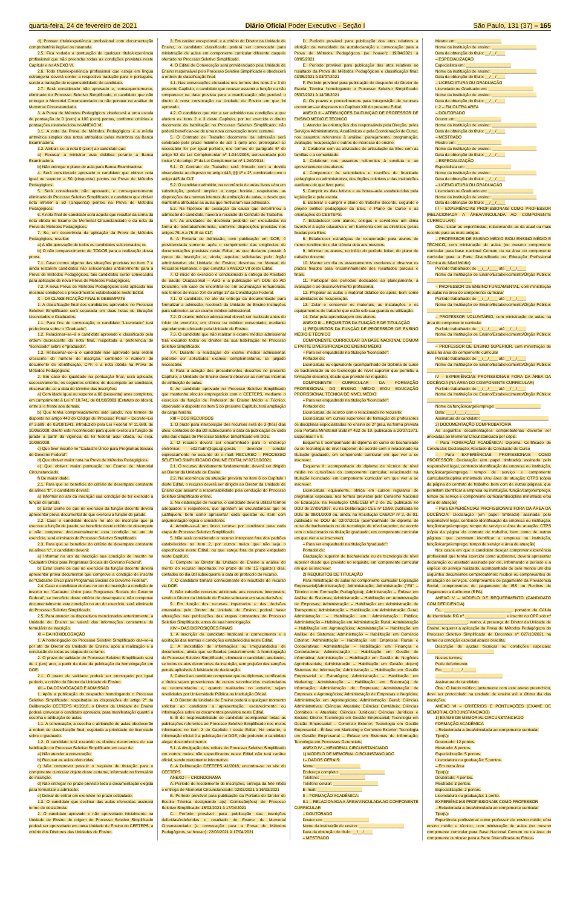quarta-feira, 24 de fevereiro de 2021 Diário Oficial Poder Executivo - Seção I São Paulo, 131 (37) – 165
d) Pontuar título/experiência profissional com documentação comprobatória ilegível ou rasurada.
2.5. Fica vedada a pontuação de qualquer título/experiência profissional que não preencha todas as condições previstas neste Capítulo e no ANEXO VI.
2.6. Todo título/experiência profissional que esteja em língua estrangeira deverá conter a respectiva tradução para o português, sendo a tradução de responsabilidade do candidato.
2.7. Será considerado não aprovado e, consequentemente, eliminado do Processo Seletivo Simplificado, o candidato que não entregar o Memorial Circunstanciado ou não pontuar na análise do Memorial Circunstanciado.
3. A Prova de Métodos Pedagógicos obedecerá a uma escala de pontuação de 0 (zero) a 100 (cem) pontos, conforme critérios e pontuações estabelecidos no ANEXO VI.
3.1. A nota da Prova de Métodos Pedagógicos é a média aritmética simples das notas atribuídas pelos membros da Banca Examinadora.
3.2. Atribuir–se–á nota 0 (zero) ao candidato que:
a) Recusar a ministrar aula didática perante a Banca Examinadora.
b) Não entregar o plano de aula para Banca Examinadora.
4. Será considerado aprovado o candidato que obtiver nota igual ou superior a 50 (cinquenta) pontos na Prova de Métodos Pedagógicos.
5. Será considerado não aprovado, e consequentemente eliminado do Processo Seletivo Simplificado, o candidato que obtiver nota inferior a 50 (cinquenta) pontos na Prova de Métodos Pedagógicos.
6. A nota final do candidato será aquela que resultar da soma da nota obtida no Exame de Memorial Circunstanciado e da nota da Prova de Métodos Pedagógicos.
7. Se, em decorrência da aplicação da Prova de Métodos Pedagógicos, resultar:
a) A não aprovação de todos os candidatos selecionados; ou
b) O não comparecimento de TODOS para a realização dessa prova.
7.1. Caso ocorra alguma das situações previstas no item 7 e ainda restarem candidatos não selecionados anteriormente para a Prova de Métodos Pedagógicos, tais candidatos serão convocados para aplicação de nova Prova de Métodos Pedagógicos.
7.2. A nova Prova de Métodos Pedagógicos será aplicada nas mesmas condições e procedimentos estabelecidos neste Edital.
X – DA CLASSIFICAÇÃO FINAL E DESEMPATE
1. A classificação final dos candidatos aprovados no Processo Seletivo Simplificado será separada em duas listas de titulação: Licenciados e Graduados.
1.1. Para fins de convocação, o candidato “Licenciado” terá preferência sobre o “Graduado”.
1.2. Relacionar–se–á o candidato aprovado e classificado pela ordem decrescente da nota final, respeitada a preferência do “licenciado” sobre o “graduado”.
1.3. Relacionar–se–á o candidato não aprovado pela ordem crescente do número de inscrição, contendo o número do documento de identificação, CPF, e a nota obtida na Prova de Métodos Pedagógicos.
2. Em caso de igualdade na pontuação final, será aplicado, sucessivamente, os seguintes critérios de desempate ao candidato, observando–se a data do término das inscrições:
a) Com idade igual ou superior a 60 (sessenta) anos completos, em cumprimento à Lei nº 10.741, de 01/10/2003 (Estatuto do Idoso), entre si e frente aos demais.
b) Que tenha comprovadamente sido jurado, nos termos do disposto no artigo 440 do Código de Processo Penal – Decreto–Lei nº 3.689, de 03/10/1941, introduzido pela Lei Federal nº 11.689, de 10/06/2008, direito este reconhecido para quem exerceu a função de jurado a partir da vigência da lei federal aqui citada, ou seja, 10/08/2008.
c) Que tiver inscrito no “Cadastro Único para Programas Sociais do Governo Federal”.
d) Que obtiver maior nota na Prova de Métodos Pedagógicos.
e) Que obtiver maior pontuação no Exame de Memorial Circunstanciado.
f) De maior idade.
2.1. Para que se beneficie do critério de desempate constante da alínea “b”, o candidato deverá:
a) Informar no ato da inscrição sua condição de ter exercido a função de jurado.
b) Estar ciente de que no exercício da função docente deverá apresentar prova documental de que exerceu a função de jurado.
2.2. Caso o candidato declare no ato de inscrição que já exerceu a função de jurado, se beneficie deste critério de desempate e não comprove documentalmente esta condição no ato do exercício, será eliminado do Processo Seletivo Simplificado.
2.3. Para que se beneficie do critério de desempate constante na alínea “c”, o candidato deverá:
a) Informar no ato da inscrição sua condição de inscrito no “Cadastro Único para Programas Sociais do Governo Federal”.
b) Estar ciente de que no exercício da função docente deverá apresentar prova documental que comprove a condição de inscrito no “Cadastro Único para Programas Sociais do Governo Federal”.
2.4. Caso o candidato declare no ato de inscrição a condição de inscrito no “Cadastro Único para Programas Sociais do Governo Federal”, se beneficie deste critério de desempate e não comprove documentalmente esta condição no ato do exercício, será eliminado do Processo Seletivo Simplificado.
2.5. Para atender os dispositivos mencionados anteriormente, a Unidade de Ensino se valerá das informações constantes do formulário de inscrição.
XI – DA HOMOLOGAÇÃO
1. A homologação do Processo Seletivo Simplificado dar–se–á por ato do Diretor da Unidade de Ensino, após a realização e a conclusão de todas as etapas do certame.
2. O prazo de validade do Processo Seletivo Simplificado será de 1 (um) ano, a partir da data da publicação da homologação em DOE.
2.1. O prazo de validade poderá ser prorrogado por igual período, a critério do Diretor da Unidade de Ensino.
XII – DA CONVOCAÇÃO E ADMISSÃO
1. Após a publicação do despacho homologando o Processo Seletivo Simplificado, respeitadas as disposições do artigo 2º da Deliberação CEETEPS 41/2018, o Diretor da Unidade de Ensino poderá convocar o candidato aprovado, para manifestação quanto a escolha e atribuição de aulas.
1.1. A convocação, a escolha e atribuição de aulas obedecerão a ordem de classificação final, esgotada a prioridade do licenciado sobre o graduado.
1.2. O candidato terá exaurido os direitos decorrentes de sua habilitação no Processo Seletivo Simplificado em caso de:
a) Não atender a convocação.
b) Recusar as aulas oferecidas.
c) Não comprovar possuir o requisito de titulação para o componente curricular objeto deste certame, informado no formulário de inscrição.
d) Não entregar no prazo previsto toda a documentação exigida para formalizar a admissão.
e) Deixar de entrar em exercício no prazo estipulado.
1.3. O candidato que declinar das aulas oferecidas assinará termo de desistência.
2. O candidato aprovado e não aproveitado inicialmente na Unidade de Ensino de origem do Processo Seletivo Simplificado poderá ser aproveitado em outra Unidade de Ensino do CEETEPS, a critério dos Diretores das Unidades de Ensino.
3. Em caráter excepcional, e a critério do Diretor da Unidade de Ensino, o candidato classificado poderá ser convocado para ministração de aulas em componente curricular diferente daquele ofertado no Processo Seletivo Simplificado.
4. O Edital de Convocação será providenciado pela Unidade de Ensino responsável pelo Processo Seletivo Simplificado e obedecerá a ordem de classificação final.
4.1. Nas convocações efetuadas nos termos dos itens 2 e 3 do presente Capítulo, o candidato que recusar assumir a função ou não comparecer na data prevista para a manifestação não perderá o direito à nova convocação na Unidade de Ensino em que foi aprovado.
4.2. O candidato que vier a ser admitido nas condições a que aludem os itens 2 e 3 deste Capítulo, por ter exercido o direito decorrente da habilitação no Processo Seletivo Simplificado, não poderá beneficiar–se de uma nova convocação neste certame.
5. O Contrato de Trabalho decorrente da admissão será celebrado pelo prazo máximo de até 1 (um) ano, prorrogável se necessário for por igual período, nos termos do parágrafo 5º do artigo 52 da Lei Complementar nº 1.044/2008, acrescentado pelo inciso V do artigo 2º da Lei Complementar nº 1.240/2014.
5.1. O Contrato de Trabalho será firmado com a devida observância ao disposto no artigo 443, §§ 1º e 2º, combinado com o artigo 445 da CLT.
5.2. O candidato admitido, na ocorrência de aulas livres e/ou em substituição, poderá ampliar a carga horária, respeitadas as disposições das normas internas de atribuição de aulas, e desde que mantenha atribuídas as aulas que motivaram sua admissão.
5.3. Na hipótese de cessação da causa que determinou a admissão do candidato, haverá a rescisão do Contrato de Trabalho.
5.4. As atividades de docência poderão ser executadas na forma de teletrabalho/remota, conforme disposições previstas nos artigos 75–A a 75–E da CLT.
6. A Portaria de Admissão, com publicação em DOE, é providenciada somente após o cumprimento das exigências de documentações previstas neste Edital, as que declarou possuir à época da inscrição e, ainda, aquelas solicitadas pelo órgão administrativo da Unidade de Ensino, descritas no Manual de Recursos Humanos, e que constitui o ANEXO VII deste Edital.
7. O início do exercício é condicionado à entrega do Atestado de Saúde Ocupacional – ASO e a publicação em DOE do Ato Decisório, em caso de encontrar–se em acumulação remunerada, nos termos do inciso XVI do artigo 37 da Constituição Federal.
7.1. O candidato, no ato da entrega da documentação para formalizar a admissão, receberá da Unidade de Ensino instruções para submeter–se ao exame médico admissional.
7.2. O exame médico admissional deverá ser realizado antes do início do exercício, em clínica ou médico conveniado, mediante agendamento efetuado pela Unidade de Ensino.
7.3. O candidato que não realizar o exame médico admissional terá exaurido todos os direitos da sua habilitação no Processo Seletivo Simplificado.
7.4. Durante a realização do exame médico admissional, poderão ser solicitados exames complementares, se julgado necessário.
8. Para a adoção dos procedimentos descritos no presente Capítulo, a Unidade de Ensino deverá observar as normas internas de atribuição de aulas.
9. Ao candidato aprovado no Processo Seletivo Simplificado que mantenha vínculo empregatício com o CEETEPS, mediante o exercício da função de Professor de Ensino Médio e Técnico, observado o disposto no item 5 do presente Capítulo, terá ampliação da carga horária.
XIII – DOS RECURSOS
1. O prazo para interposição dos recursos será de 3 (três) dias úteis, contados do dia útil subsequente a data da publicação de cada uma das etapas do Processo Seletivo Simplificado em DOE.
2. O recurso deverá ser encaminhado para o endereço eletrônico: e027adm@cps.sp.gov.br, devendo constar expressamente no assunto do e–mail: RECURSO – PROCESSO SELETIVO SIMPLIFICADO ONLINE EDITAL Nº 027/10/2021.
2.1. O recurso, devidamente fundamentado, deverá ser dirigido ao Diretor da Unidade de Ensino.
2.2. Na ocorrência da situação prevista no item 6 do Capítulo I deste Edital, o recurso deverá ser dirigido ao Diretor da Unidade de Ensino que assumir a responsabilidade pela condução do Processo Seletivo Simplificado online.
3. Na elaboração do recurso, o candidato deverá utilizar termos adequados e respeitosos, que apontem as circunstâncias que os justifiquem, bem como apresentar cada questão ou item com argumentação lógica e consistente.
4. Admitir–se–á um único recurso por candidato para cada etapa do Processo Seletivo Simplificado.
5. Não será considerado o recurso interposto fora dos padrões estabelecidos no item 2, por outros meios que não seja o especificado neste Edital, ou que esteja fora do prazo estipulado neste Capítulo.
6. Compete ao Diretor da Unidade de Ensino a análise do mérito do recurso impetrado, no prazo de até 15 (quinze) dias, contados do dia útil subsequente a data de protocolo do recurso.
7. O candidato tomará conhecimento do resultado do recurso via DOE.
8. Não caberão recursos adicionais aos recursos interpostos, sendo o Diretor da Unidade de Ensino soberano em suas decisões.
9. Em função dos recursos impetrados e das decisões emanadas pelo Diretor da Unidade de Ensino, poderá haver alterações nas publicações das etapas constantes do Processo Seletivo Simplificado, antes de sua homologação.
XIV – DAS DISPOSIÇÕES FINAIS
1. A inscrição do candidato implicará o conhecimento e a aceitação das normas e condições estabelecidas neste Edital.
2. A inexatidão de informações ou irregularidades de documentos, ainda que verificadas posteriormente à homologação do Processo Seletivo Simplificado, eliminará o candidato, anulando–se todos os atos decorrentes da inscrição, sem prejuízo das sanções penais aplicáveis à falsidade de declaração.
3. Caberá ao candidato comprovar que os diplomas, certificados e títulos sejam provenientes de cursos reconhecidos credenciados ou recomendados e, quando realizados no exterior, sejam revalidados por Universidade Pública ou Instituição Oficial.
4. O Diretor da Unidade de Ensino poderá a qualquer momento solicitar ao candidato a apresentação, esclarecimento ou informações sobre os documentos previstos neste Edital.
5. É de responsabilidade do candidato acompanhar todas as publicações referentes ao Processo Seletivo Simplificado nos meios informados no item 2 do Capítulo I deste Edital. No entanto, a informação oficial é a publicação no DOE, não podendo o candidato alegar desconhecimento.
5.1. A divulgação dos editais do Processo Seletivo Simplificado em outros meios não especificados neste Edital não terá caráter oficial, sendo meramente informativa.
6. A Deliberação CEETEPS 41/2018, encontra–se no site do CEETEPS.
ANEXO I – CRONOGRAMA
A. Período de recebimento de inscrições, entrega da foto nítida e entrega do Memorial Circunstanciado: 02/03/2021 à 16/03/2021
B. Período provável para publicação da Portaria do Diretor de Escola Técnica designando a(s) Comissão(ões) do Processo Seletivo Simplificado: 18/03/2021 à 17/04/2021
C. Período provável para publicação das inscrições deferidas/indeferidas e resultado do Exame de Memorial Circunstanciado (e convocação para a Prova de Métodos Pedagógicos, se houver): 22/03/2021 à 17/04/2021
D. Período provável para publicação dos atos relativos a aferição da veracidade da autodeclaração e convocação para a Prova de Métodos Pedagógicos (se houver): 19/04/2021 à 08/05/2021
E. Período provável para publicação dos atos relativos ao resultado da Prova de Métodos Pedagógicos e classificação final: 03/05/2021 à 03/07/2021
F. Período provável para publicação do despacho do Diretor de Escola Técnica homologando o Processo Seletivo Simplificado: 05/07/2021 à 14/08/2021
G. Os prazos e procedimentos para interposição de recursos encontram–se dispostos no Capítulo XIII do presente Edital.
ANEXO II – ATRIBUIÇÕES DA FUNÇÃO DE PROFESSOR DE ENSINO MÉDIO E TÉCNICO
1. Atender às orientações dos responsáveis pela Direção, pelos Serviços Administrativos, Acadêmicos e pela Coordenação de Curso, nos assuntos referentes à análise, planejamento, programação, avaliação, recuperação e outros de interesse do ensino.
2. Colaborar com as atividades de articulação da Etec com as famílias e a comunidade.
3. Colaborar nos assuntos referentes à conduta e ao aproveitamento dos alunos.
4. Comparecer às solenidades e reuniões de finalidade pedagógica ou administrativa, dos órgãos coletivos e das instituições auxiliares de que fizer parte.
5. Cumprir os dias letivos e as horas–aula estabelecidas pela legislação e pela escola.
6. Elaborar e cumprir o plano de trabalho docente, segundo o projeto político pedagógico da Etec, o Plano de Curso e as orientações do CEETEPS.
7. Estabelecer com alunos, colegas e servidores um clima favorável à ação educativa e em harmonia com as diretrizes gerais fixadas pela Etec.
8. Estabelecer estratégias de recuperação para alunos de menor rendimento e dar ciência dela aos mesmos.
9. Informar os alunos, no início do período letivo, do plano de trabalho docente.
10. Manter em dia os assentamentos escolares e observar os prazos fixados para encaminhamento dos resultados parciais e finais.
11. Participar dos períodos dedicados ao planejamento, à avaliação e ao desenvolvimento profissional.
12. Preparar as aulas e material didático de apoio, bem como as atividades de recuperação.
13. Zelar e conservar os materiais, as instalações e os equipamentos de trabalho que estão sob sua guarda ou utilização.
14. Zelar pela aprendizagem dos alunos.
ANEXO III – REQUISITOS DA FUNÇÃO E DE TITULAÇÃO
1) REQUISITOS DA FUNÇÃO DE PROFESSOR DE ENSINO MÉDIO E TÉCNICO
COMPONENTE CURRICULAR DA BASE NACIONAL COMUM E PARTE DIVERSIFICADA DO ENSINO MÉDIO:
– Para ser enquadrado na titulação “licenciado”:
Portador de:
Licenciatura ou equivalente (acompanhado do diploma de curso de bacharelado ou de tecnologia de nível superior que permitiu a formação docente), desde que previsto no requisito.
COMPONENTE CURRICULAR DA FORMAÇÃO PROFISSIONAL DO ENSINO MÉDIO E/OU EDUCAÇÃO PROFISSIONAL TÉCNICA DE NÍVEL MÉDIO:
– Para ser enquadrado na titulação “licenciado”:
Portador de:
Licenciatura, de acordo com o relacionado no requisito;
Licenciatura em cursos superiores de formação de professores de disciplinas especializadas no ensino de 2º grau, na forma prevista pela Portaria Ministerial BSB nº 432 de 19, publicada a 20/07/1971, Esquemas I e II.
Esquema I: acompanhado do diploma do curso de bacharelado ou de tecnologia de nível superior, de acordo com o relacionado na titulação graduado, em componente curricular em que vier a se inscrever.
Esquema II: acompanhado do diploma de técnico de nível médio no curso/área do componente curricular, relacionado na titulação licenciado, em componente curricular em que vier a se inscrever.
Licenciatura equivalente, obtida em cursos regulares de programas especiais, nos termos previstos pelo Conselho Nacional de Educação, na Resolução CNE/CEB nº 2 de 26, publicada no DOU de 27/06/1997, ou na Deliberação CEE nº 10/99, publicada no DOE de 08/01/2000 ou, ainda, na Resolução CNE/CP nº 2, de 01, publicada no DOU de 02/07/2015 (acompanhado do diploma do curso de bacharelado ou de tecnologia de nível superior, de acordo com o relacionado na titulação graduado, em componente curricular em que vier a se inscrever).
– Para ser enquadrado na titulação “graduado”:
Portador de:
Graduação superior de bacharelado ou de tecnologia de nível superior desde que previsto no requisito, em componente curricular em que se inscrever.
2) REQUISITOS DE TITULAÇÃO
Para ministração de aulas no componente curricular Legislação Empresarial(Administração): Administração; Administração (“EII” – Técnico com Formação Pedagógica); Administração – Ênfase em Análise de Sistemas; Administração – Habilitação em Administração de Empresas; Administração – Habilitação em Administração de Transportes; Administração – Habilitação em Administração Geral; Administração – Habilitação em Administração Pública; Administração – Habilitação em Administração Rural; Administração – Habilitação em Agronegócios; Administração – Habilitação em Análise de Sistemas; Administração – Habilitação em Comércio Exterior; Administração – Habilitação em Empresas Rurais e Cooperativas; Administração – Habilitação em Finanças e Controladoria; Administração – Habilitação em Gestão de Informática; Administração – Habilitação em Gestão de Negócios Agroindustriais; Administração – Habilitação em Gestão de(em) Sistemas de Informação; Administração – Habilitação em Gestão Empresarial e Estratégica; Administração – Habilitação em Marketing; Administração – Habilitação em Sistema(s) de Informação; Administração de Empresas; Administração de Empresas e Agronegócios; Administração de Empresas e Negócios; Administração em Agronegócios; Administração Geral; Ciências Administrativas; Ciências Atuariais; Ciências Contábeis; Ciências Contábeis e Atuariais; Ciências Jurídicas; Ciências Jurídicas e Sociais; Direito; Tecnologia em Gestão Empresarial; Tecnologia em Gestão Empresarial – Comércio Exterior; Tecnologia em Gestão Empresarial – Ênfase em Marketing e Comércio Exterior; Tecnologia em Gestão Empresarial – Ênfase em Sistemas de Informação; Tecnologia em Processos Gerenciais;
ANEXO IV – MEMORIAL CIRCUNSTANCIADO
1) MODELO DE MEMORIAL CIRCUNSTANCIADO
I – DADOS GERAIS:
Nome: ____________________
Endereço completo: ____________________
Telefone: ____________________
Telefone celular: ____________________
E–mail: ____________________
II – FORMAÇÃO ACADÊMICA:
II.1 – RELACIONADA A ÁREA/VINCULADA AO COMPONENTE CURRICULAR
– DOUTORADO
Doutor em: ____________________
Nome da instituição de ensino: ____________________
Data da obtenção do título: __/__/____
– MESTRADO
Mestre em: ____________________
Nome da instituição de ensino: ____________________
Data da obtenção do título: __/__/____
– ESPECIALIZAÇÃO
Especialista em: ____________________
Nome da instituição de ensino: ____________________
Data da obtenção do título: __/__/____
– LICENCIATURA OU GRADUAÇÃO
Licenciado ou Graduado em: ____________________
Nome da instituição de ensino: ____________________
Data da obtenção do título: __/__/____
II.2 – EM OUTRA ÁREA
– DOUTORADO
Doutor em: ____________________
Nome da instituição de ensino: ____________________
Data da obtenção do título: __/__/____
– MESTRADO
Mestre em: ____________________
Nome da instituição de ensino: ____________________
Data da obtenção do título: __/__/____
– ESPECIALIZAÇÃO
Especialista em: ____________________
Nome da instituição de ensino: ____________________
Data da obtenção do título: __/__/____
– LICENCIATURA OU GRADUAÇÃO
Licenciado ou Graduado em: ____________________
Nome da instituição de ensino: ____________________
Data da obtenção do título: __/__/____
III – EXPERIÊNCIAS PROFISSIONAIS COMO PROFESSOR (RELACIONADA A ÁREA/VINCULADA AO COMPONENTE CURRICULAR):
Obs.: Listar as experiências, relacionando–as da atual ou mais recente para as mais antigas.
– PROFESSOR DE ENSINO MÉDIO E/OU ENSINO MÉDIO E TÉCNICO, com ministração de aulas (no mesmo componente curricular para base nacional Comum ou na área do componente curricular para a Parte Diversificada ou Educação Profissional Técnica de Nível Médio)
Período trabalhado: de __/__/____ até __/__/____
Nome da Instituição de Ensino/Estabelecimento/Órgão Público: ____________________
– PROFESSOR DE ENSINO FUNDAMENTAL, com ministração de aulas na área do componente curricular
Período trabalhado: de __/__/____ até __/__/____
Nome da Instituição de Ensino/Estabelecimento/Órgão Público: ____________________
– PROFESSOR VOLUNTÁRIO, com ministração de aulas na área do componente curricular
Período trabalhado: de __/__/____ até __/__/____
Nome da Instituição de Ensino/Estabelecimento/Órgão Público: ____________________
– PROFESSOR DE ENSINO SUPERIOR, com ministração de aulas na área do componente curricular
Período trabalhado: de __/__/____ até __/__/____
Nome da Instituição de Ensino/Estabelecimento/Órgão Público: ____________________
IV – EXPERIÊNCIAS PROFISSIONAIS FORA DA ÁREA DA DOCÊNCIA (NA ÁREA DO COMPONENTE CURRICULAR)
Período trabalhado: de __/__/____ até __/__/____
Nome da Instituição de Ensino/Estabelecimento/Órgão Público: ____________________
Nome da função/cargo/emprego: ____________________
Data: ____/____/______
Assinatura do candidato: ______________________________
2) DOCUMENTAÇÃO COMPROBATÓRIA
As seguintes documentações comprobatórias deverão ser anexadas ao Memorial Circunstanciada por cópia:
– Para FORMAÇÃO ACADÊMICA: Diploma; Certificado de Conclusão; Declaração; Atestado de Conclusão de Curso
– Para EXPERIÊNCIAS PROFISSIONAIS COMO PROFESSOR: Declaração (em papel timbrado) assinada pelo responsável legal, contendo identificação da empresa ou instituição, função/cargo/emprego, tempo de serviço e componente curricular/disciplina ministrada e/ou área de atuação; CTPS (cópia da página do contrato de trabalho, bem com de outras páginas. que permitam identificar a empresa ou instituição, função/cargo/emprego, tempo de serviço e componente curricular/disciplina ministrada e/ou área de atuação)
– Para EXPERIÊNCIAS PROFISSIONAIS FORA DA ÁREA DA DOCÊNCIA: Declaração (em papel timbrado) assinada pelo responsável legal, contendo identificação da empresa ou instituição, função/cargo/emprego, tempo de serviço e área de atuação; CTPS (cópia da página do contrato de trabalho, bem como de outras páginas. que permitam identificar a empresa ou instituição, função/cargo/emprego, tempo de serviço e área de atuação)
Nos casos em que o candidato desejar comprovar experiência profissional que tenha exercido como autônomo, deverá apresentar declaração ou atestado assinado por ele, informando o período e a espécie do serviço realizado, acompanhado de pelo menos um dos seguintes documentos comprobatórios: recibos ou comprovantes de prestação de serviços, comprovantes de pagamento da Previdência Social, comprovantes de pagamento de ISS ou Recibos de Pagamento a Autônomo (RPA).
ANEXO V – MODELO DE REQUERIMENTO (CANDIDATO COM DEFICIÊNCIA)
Eu, ______________________________, portador da Célula de Identidade RG nº __________________ e inscrito no CPF sob nº __________________, venho, à presença do Diretor da Unidade de Ensino, requerer a aplicação da Prova de Métodos Pedagógicos do Processo Seletivo Simplificado de Docentes nº 027/10/2021 na forma ou condição especial abaixo descrita.
Descrição de ajudas técnicas ou condições especiais: ______________________________
Nestes termos,
Pede deferimento.
Em ____/____/______
______________________________
Assinatura do candidato
Obs.: O laudo médico, juntamente com este anexo preenchido, deve ser protocolado na unidade de ensino até o último dia das inscrições.
ANEXO VI – CRITÉRIOS E PONTUAÇÕES (EXAME DE MEMORIAL CIRCUNSTANCIADO)
1) EXAME DE MEMORIAL CIRCUNSTANCIADO
FORMAÇÃO ACADÊMICA
– Relacionada a área/vinculada ao componente curricular
Tipo(s):
Doutorado: 12 pontos.
Mestrado: 8 pontos.
Especialização: 5 pontos.
Licenciatura ou graduação: 5 pontos.
– Em outra área
Tipo(s):
Doutorado: 4 pontos.
Mestrado: 3 pontos.
Especialização: 2 pontos.
Licenciatura ou graduação: 1 ponto.
EXPERIÊNCIAS PROFISSIONAIS COMO PROFESSOR
– Relacionada a área/vinculada ao componente curricular
Tipo(s):
Experiência profissional como professor de ensino médio e/ou ensino médio e técnico, com ministração de aulas (no mesmo componente curricular para Base Nacional Comum ou na área do componente curricular para a Parte Diversificada ou Educa-